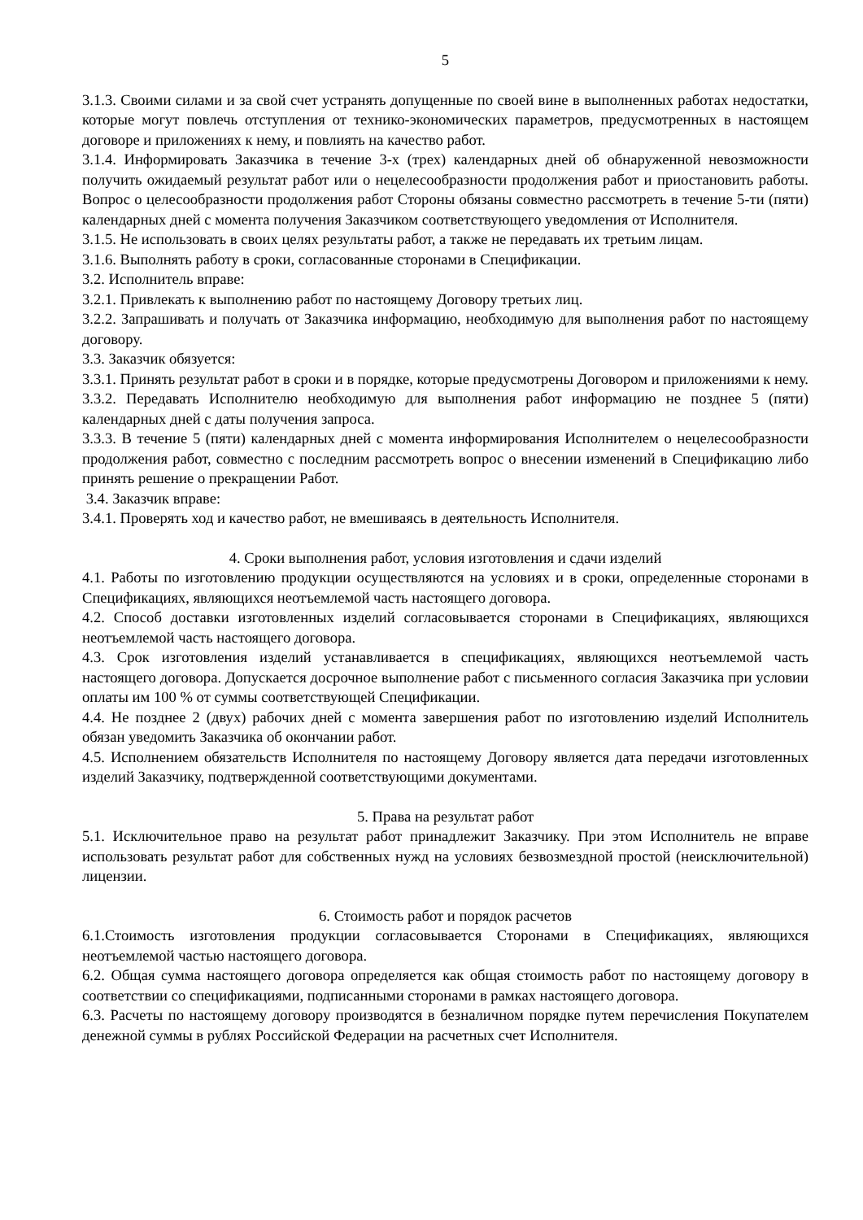5
3.1.3. Своими силами и за свой счет устранять допущенные по своей вине в выполненных работах недостатки, которые могут повлечь отступления от технико-экономических параметров, предусмотренных в настоящем договоре и приложениях к нему, и повлиять на качество работ.
3.1.4. Информировать Заказчика в течение 3-х (трех) календарных дней об обнаруженной невозможности получить ожидаемый результат работ или о нецелесообразности продолжения работ и приостановить работы. Вопрос о целесообразности продолжения работ Стороны обязаны совместно рассмотреть в течение 5-ти (пяти) календарных дней с момента получения Заказчиком соответствующего уведомления от Исполнителя.
3.1.5. Не использовать в своих целях результаты работ, а также не передавать их третьим лицам.
3.1.6. Выполнять работу в сроки, согласованные сторонами в Спецификации.
3.2. Исполнитель вправе:
3.2.1. Привлекать к выполнению работ по настоящему Договору третьих лиц.
3.2.2. Запрашивать и получать от Заказчика информацию, необходимую для выполнения работ по настоящему договору.
3.3. Заказчик обязуется:
3.3.1. Принять результат работ в сроки и в порядке, которые предусмотрены Договором и приложениями к нему.
3.3.2. Передавать Исполнителю необходимую для выполнения работ информацию не позднее 5 (пяти) календарных дней с даты получения запроса.
3.3.3. В течение 5 (пяти) календарных дней с момента информирования Исполнителем о нецелесообразности продолжения работ, совместно с последним рассмотреть вопрос о внесении изменений в Спецификацию либо принять решение о прекращении Работ.
3.4. Заказчик вправе:
3.4.1. Проверять ход и качество работ, не вмешиваясь в деятельность Исполнителя.
4. Сроки выполнения работ, условия изготовления и сдачи изделий
4.1. Работы по изготовлению продукции осуществляются на условиях и в сроки, определенные сторонами в Спецификациях, являющихся неотъемлемой часть настоящего договора.
4.2. Способ доставки изготовленных изделий согласовывается сторонами в Спецификациях, являющихся неотъемлемой часть настоящего договора.
4.3. Срок изготовления изделий устанавливается в спецификациях, являющихся неотъемлемой часть настоящего договора. Допускается досрочное выполнение работ с письменного согласия Заказчика при условии оплаты им 100 % от суммы соответствующей Спецификации.
4.4. Не позднее 2 (двух) рабочих дней с момента завершения работ по изготовлению изделий Исполнитель обязан уведомить Заказчика об окончании работ.
4.5. Исполнением обязательств Исполнителя по настоящему Договору является дата передачи изготовленных изделий Заказчику, подтвержденной соответствующими документами.
5. Права на результат работ
5.1. Исключительное право на результат работ принадлежит Заказчику. При этом Исполнитель не вправе использовать результат работ для собственных нужд на условиях безвозмездной простой (неисключительной) лицензии.
6. Стоимость работ и порядок расчетов
6.1.Стоимость изготовления продукции согласовывается Сторонами в Спецификациях, являющихся неотъемлемой частью настоящего договора.
6.2. Общая сумма настоящего договора определяется как общая стоимость работ по настоящему договору в соответствии со спецификациями, подписанными сторонами в рамках настоящего договора.
6.3. Расчеты по настоящему договору производятся в безналичном порядке путем перечисления Покупателем денежной суммы в рублях Российской Федерации на расчетных счет Исполнителя.